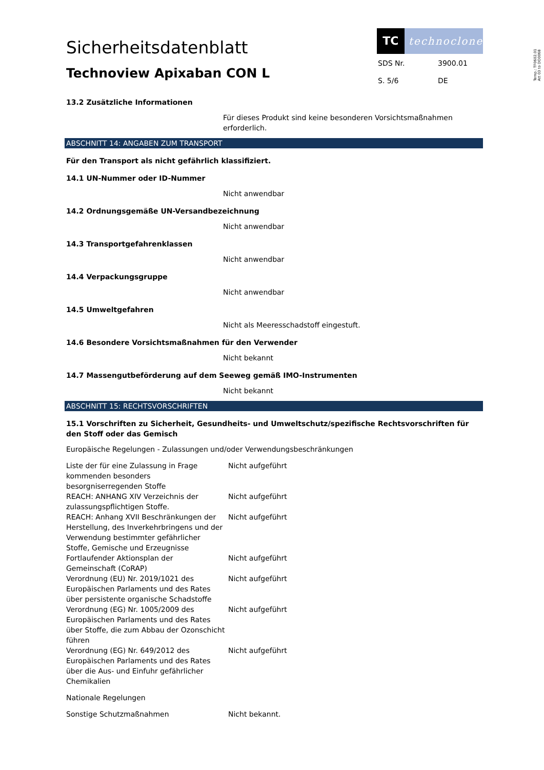Sicherheitsdatenblatt
Technoview Apixaban CON L
TC technoclone
| SDS Nr. | 3900.01 |
| S. 5/6 | DE |
Temp.: TF0602.01
Att 03 to DO0068
13.2 Zusätzliche Informationen
Für dieses Produkt sind keine besonderen Vorsichtsmaßnahmen erforderlich.
ABSCHNITT 14: ANGABEN ZUM TRANSPORT
Für den Transport als nicht gefährlich klassifiziert.
14.1 UN-Nummer oder ID-Nummer
Nicht anwendbar
14.2 Ordnungsgemäße UN-Versandbezeichnung
Nicht anwendbar
14.3 Transportgefahrenklassen
Nicht anwendbar
14.4 Verpackungsgruppe
Nicht anwendbar
14.5 Umweltgefahren
Nicht als Meeresschadstoff eingestuft.
14.6 Besondere Vorsichtsmaßnahmen für den Verwender
Nicht bekannt
14.7 Massengutbeförderung auf dem Seeweg gemäß IMO-Instrumenten
Nicht bekannt
ABSCHNITT 15: RECHTSVORSCHRIFTEN
15.1 Vorschriften zu Sicherheit, Gesundheits- und Umweltschutz/spezifische Rechtsvorschriften für den Stoff oder das Gemisch
Europäische Regelungen - Zulassungen und/oder Verwendungsbeschränkungen
| Liste der für eine Zulassung in Frage kommenden besonders besorgniserregenden Stoffe | Nicht aufgeführt |
| REACH: ANHANG XIV Verzeichnis der zulassungspflichtigen Stoffe. | Nicht aufgeführt |
| REACH: Anhang XVII Beschränkungen der Herstellung, des Inverkehrbringens und der Verwendung bestimmter gefährlicher Stoffe, Gemische und Erzeugnisse | Nicht aufgeführt |
| Fortlaufender Aktionsplan der Gemeinschaft (CoRAP) | Nicht aufgeführt |
| Verordnung (EU) Nr. 2019/1021 des Europäischen Parlaments und des Rates über persistente organische Schadstoffe | Nicht aufgeführt |
| Verordnung (EG) Nr. 1005/2009 des Europäischen Parlaments und des Rates über Stoffe, die zum Abbau der Ozonschicht führen | Nicht aufgeführt |
| Verordnung (EG) Nr. 649/2012 des Europäischen Parlaments und des Rates über die Aus- und Einfuhr gefährlicher Chemikalien | Nicht aufgeführt |
Nationale Regelungen
| Sonstige Schutzmaßnahmen | Nicht bekannt. |